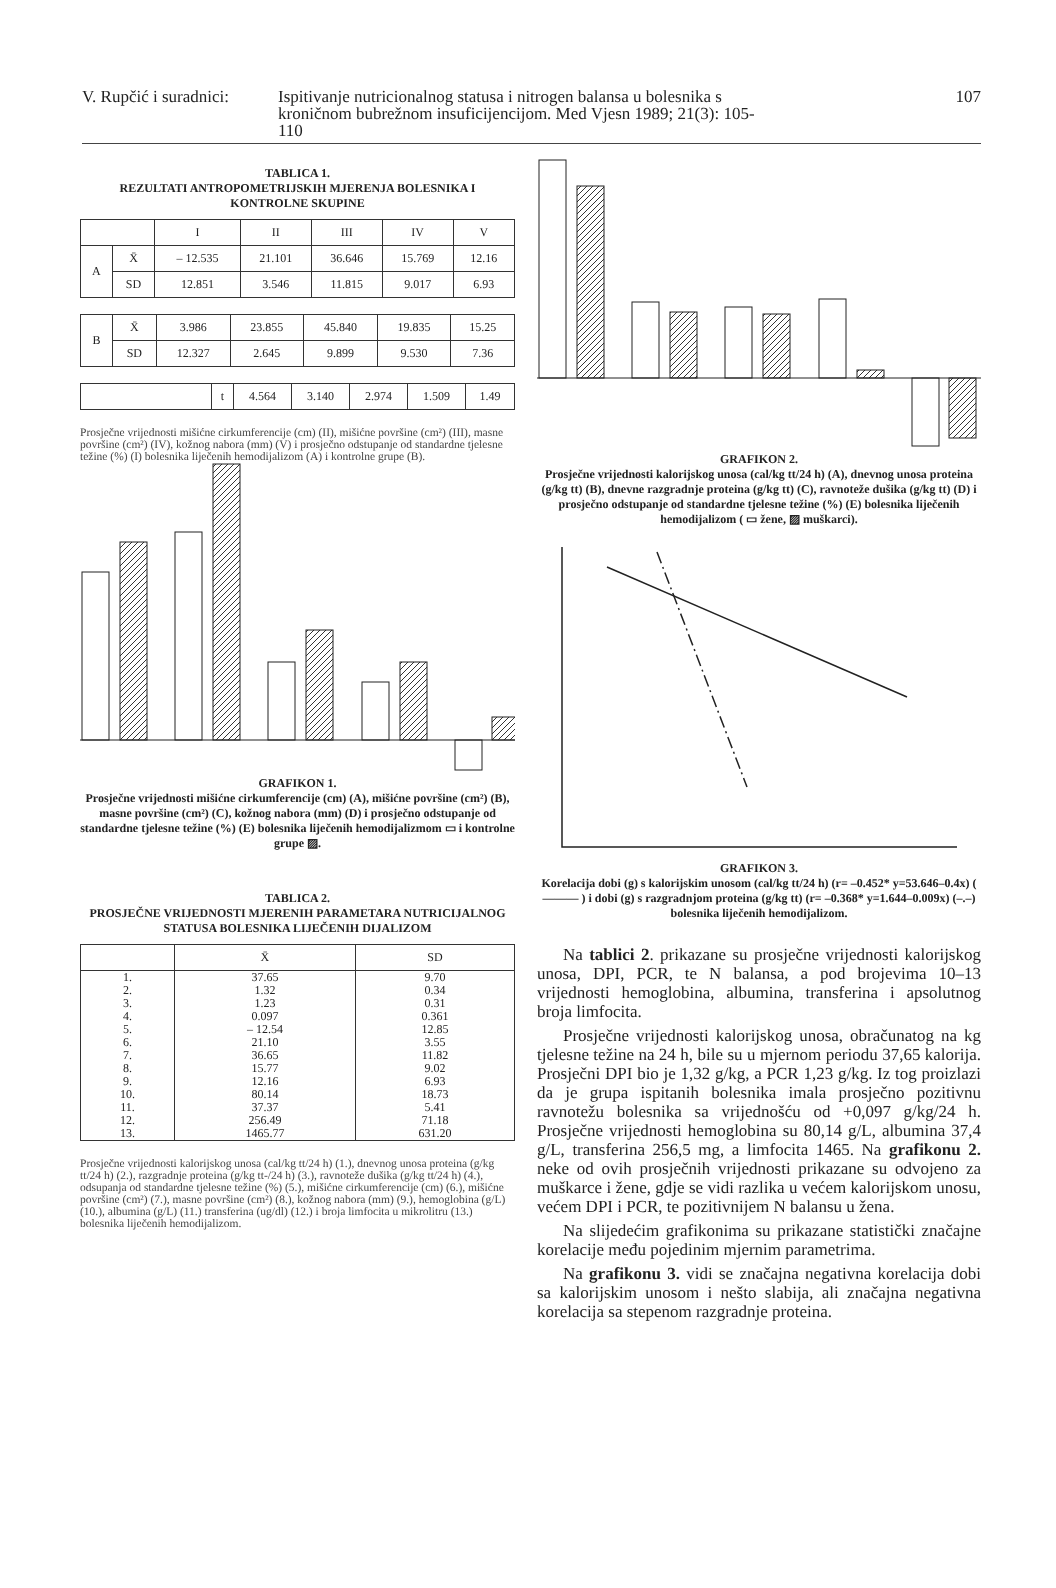V. Rupčić i suradnici:
Ispitivanje nutricionalnog statusa i nitrogen balansa u bolesnika s kroničnom bubrežnom insuficijencijom. Med Vjesn 1989; 21(3): 105-110
107
TABLICA 1.
REZULTATI ANTROPOMETRIJSKIH MJERENJA BOLESNIKA I KONTROLNE SKUPINE
| | | I | II | III | IV | V |
| --- | --- | --- | --- | --- | --- | --- |
| A | X̄ | – 12.535 | 21.101 | 36.646 | 15.769 | 12.16 |
| | SD | 12.851 | 3.546 | 11.815 | 9.017 | 6.93 |
| B | X̄ | 3.986 | 23.855 | 45.840 | 19.835 | 15.25 |
| | SD | 12.327 | 2.645 | 9.899 | 9.530 | 7.36 |
| | t | 4.564 | 3.140 | 2.974 | 1.509 | 1.49 |
Prosječne vrijednosti mišićne cirkumferencije (cm) (II), mišićne površine (cm²) (III), masne površine (cm²) (IV), kožnog nabora (mm) (V) i prosječno odstupanje od standardne tjelesne težine (%) (I) bolesnika liječenih hemodijalizom (A) i kontrolne grupe (B).
GRAFIKON 1.
Prosječne vrijednosti mišićne cirkumferencije (cm) (A), mišićne površine (cm²) (B), masne površine (cm²) (C), kožnog nabora (mm) (D) i prosječno odstupanje od standardne tjelesne težine (%) (E) bolesnika liječenih hemodijalizmom ▭ i kontrolne grupe ▨.
TABLICA 2.
PROSJEČNE VRIJEDNOSTI MJERENIH PARAMETARA NUTRICIJALNOG STATUSA BOLESNIKA LIJEČENIH DIJALIZOM
| | X̄ | SD |
| --- | --- | --- |
| 1. 2. 3. 4. 5. 6. 7. 8. 9. 10. 11. 12. 13. | 37.65 1.32 1.23 0.097 – 12.54 21.10 36.65 15.77 12.16 80.14 37.37 256.49 1465.77 | 9.70 0.34 0.31 0.361 12.85 3.55 11.82 9.02 6.93 18.73 5.41 71.18 631.20 |
Prosječne vrijednosti kalorijskog unosa (cal/kg tt/24 h) (1.), dnevnog unosa proteina (g/kg tt/24 h) (2.), razgradnje proteina (g/kg tt-/24 h) (3.), ravnoteže dušika (g/kg tt/24 h) (4.), odsupanja od standardne tjelesne težine (%) (5.), mišićne cirkumferencije (cm) (6.), mišićne površine (cm²) (7.), masne površine (cm²) (8.), kožnog nabora (mm) (9.), hemoglobina (g/L) (10.), albumina (g/L) (11.) transferina (ug/dl) (12.) i broja limfocita u mikrolitru (13.) bolesnika liječenih hemodijalizom.
GRAFIKON 2.
Prosječne vrijednosti kalorijskog unosa (cal/kg tt/24 h) (A), dnevnog unosa proteina (g/kg tt) (B), dnevne razgradnje proteina (g/kg tt) (C), ravnoteže dušika (g/kg tt) (D) i prosječno odstupanje od standardne tjelesne težine (%) (E) bolesnika liječenih hemodijalizom ( ▭ žene, ▨ muškarci).
GRAFIKON 3.
Korelacija dobi (g) s kalorijskim unosom (cal/kg tt/24 h) (r= –0.452* y=53.646–0.4x) ( ——— ) i dobi (g) s razgradnjom proteina (g/kg tt) (r= –0.368* y=1.644–0.009x) (–.–) bolesnika liječenih hemodijalizom.
Na tablici 2. prikazane su prosječne vrijednosti kalorijskog unosa, DPI, PCR, te N balansa, a pod brojevima 10–13 vrijednosti hemoglobina, albumina, transferina i apsolutnog broja limfocita.
Prosječne vrijednosti kalorijskog unosa, obračunatog na kg tjelesne težine na 24 h, bile su u mjernom periodu 37,65 kalorija. Prosječni DPI bio je 1,32 g/kg, a PCR 1,23 g/kg. Iz tog proizlazi da je grupa ispitanih bolesnika imala prosječno pozitivnu ravnotežu bolesnika sa vrijednošću od +0,097 g/kg/24 h. Prosječne vrijednosti hemoglobina su 80,14 g/L, albumina 37,4 g/L, transferina 256,5 mg, a limfocita 1465. Na grafikonu 2. neke od ovih prosječnih vrijednosti prikazane su odvojeno za muškarce i žene, gdje se vidi razlika u većem kalorijskom unosu, većem DPI i PCR, te pozitivnijem N balansu u žena.
Na slijedećim grafikonima su prikazane statistički značajne korelacije među pojedinim mjernim parametrima.
Na grafikonu 3. vidi se značajna negativna korelacija dobi sa kalorijskim unosom i nešto slabija, ali značajna negativna korelacija sa stepenom razgradnje proteina.